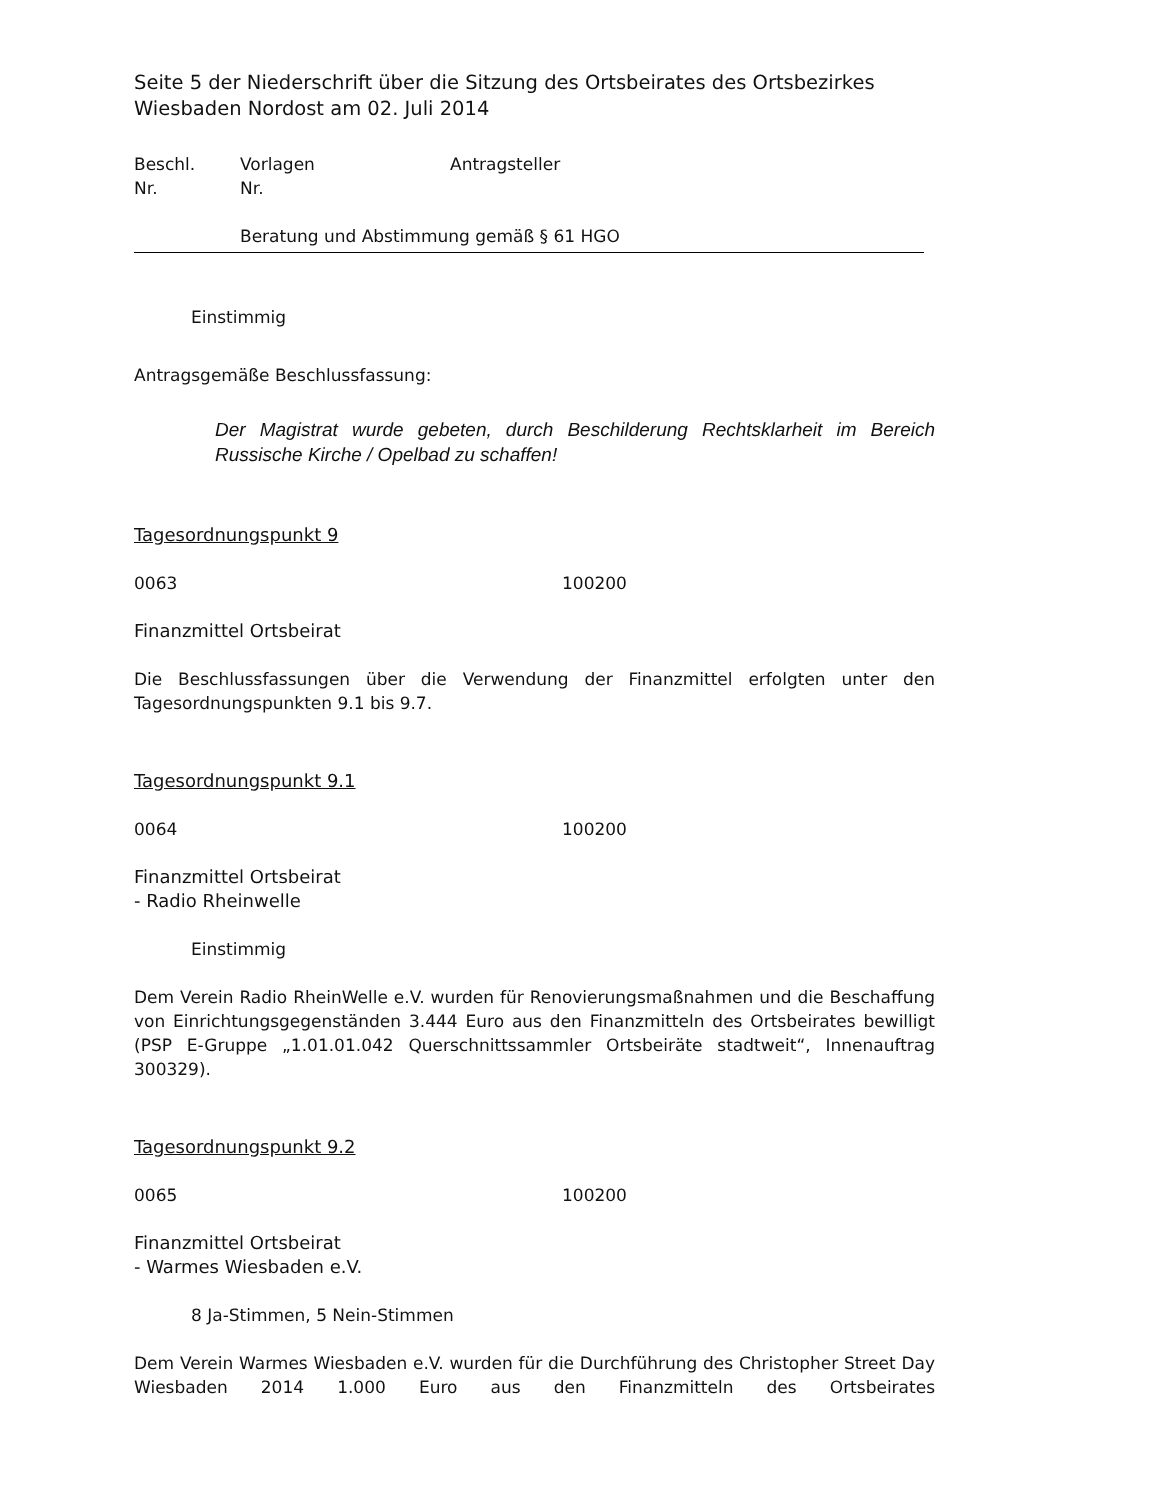Seite 5 der Niederschrift über die Sitzung des Ortsbeirates des Ortsbezirkes Wiesbaden Nordost am 02. Juli 2014
Beschl.
Nr. Vorlagen
Nr. Antragsteller
Beratung und Abstimmung gemäß § 61 HGO
Einstimmig
Antragsgemäße Beschlussfassung:
Der Magistrat wurde gebeten, durch Beschilderung Rechtsklarheit im Bereich Russische Kirche / Opelbad zu schaffen!
Tagesordnungspunkt 9
0063 100200
Finanzmittel Ortsbeirat
Die Beschlussfassungen über die Verwendung der Finanzmittel erfolgten unter den Tagesordnungspunkten 9.1 bis 9.7.
Tagesordnungspunkt 9.1
0064 100200
Finanzmittel Ortsbeirat
- Radio Rheinwelle
Einstimmig
Dem Verein Radio RheinWelle e.V. wurden für Renovierungsmaßnahmen und die Beschaffung von Einrichtungsgegenständen 3.444 Euro aus den Finanzmitteln des Ortsbeirates bewilligt (PSP E-Gruppe „1.01.01.042 Querschnittssammler Ortsbeiräte stadtweit“, Innenauftrag 300329).
Tagesordnungspunkt 9.2
0065 100200
Finanzmittel Ortsbeirat
- Warmes Wiesbaden e.V.
8 Ja-Stimmen, 5 Nein-Stimmen
Dem Verein Warmes Wiesbaden e.V. wurden für die Durchführung des Christopher Street Day Wiesbaden 2014 1.000 Euro aus den Finanzmitteln des Ortsbeirates